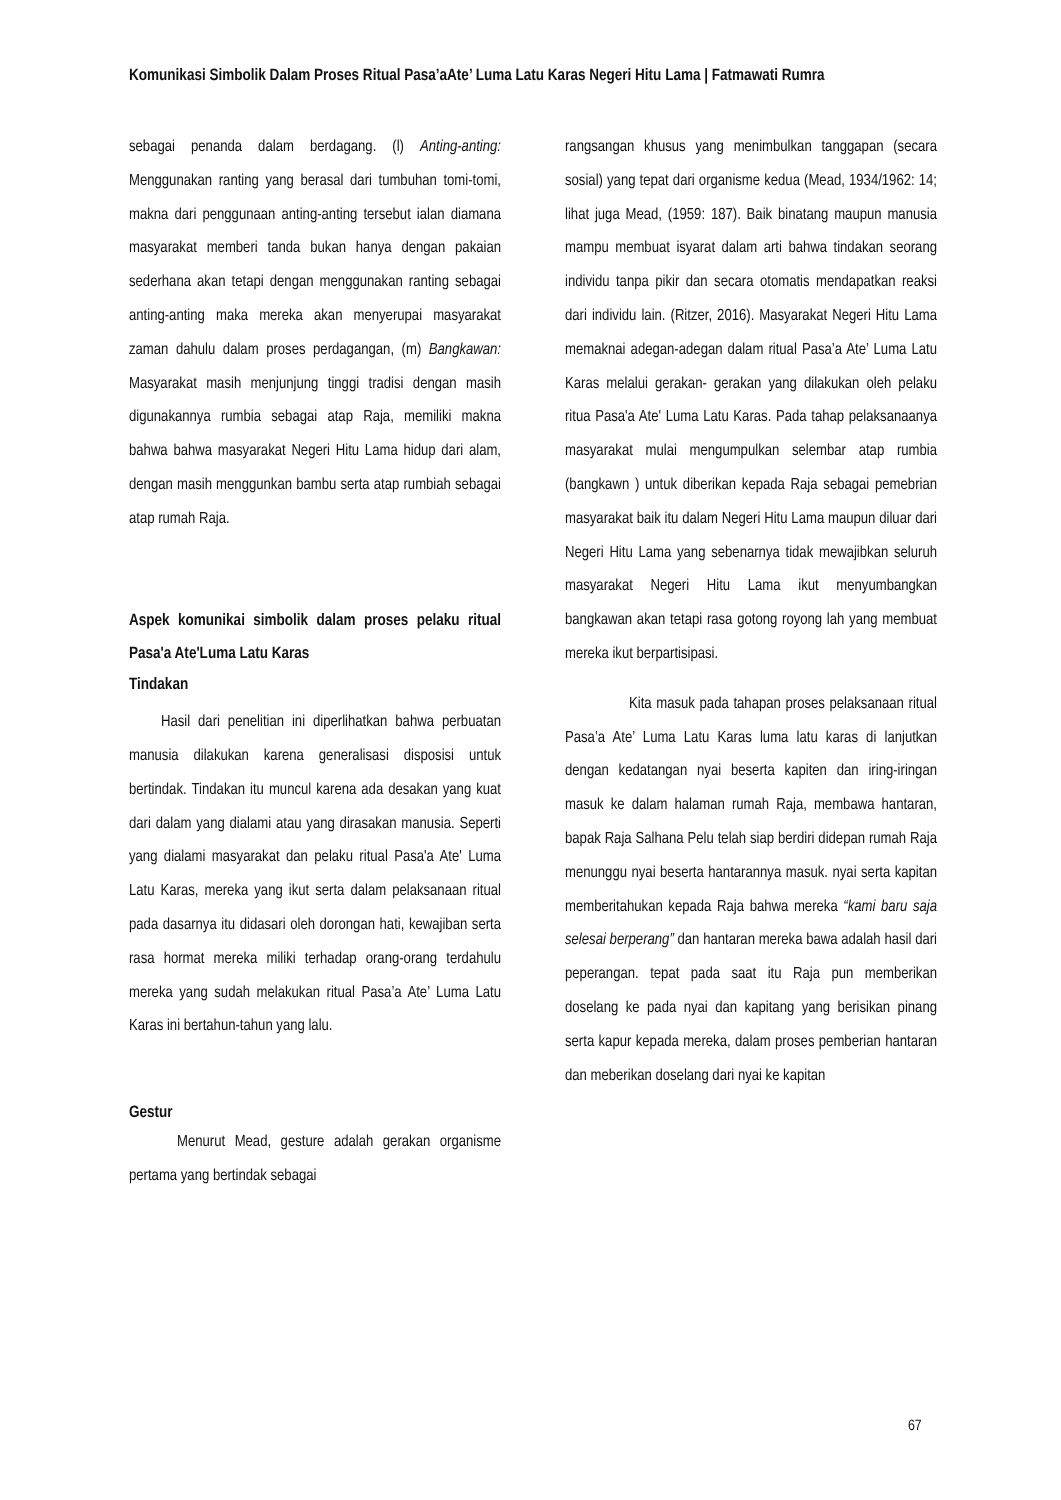Komunikasi Simbolik Dalam Proses Ritual Pasa’aAte’ Luma Latu Karas Negeri Hitu Lama | Fatmawati Rumra
sebagai penanda dalam berdagang. (l) Anting-anting: Menggunakan ranting yang berasal dari tumbuhan tomi-tomi, makna dari penggunaan anting-anting tersebut ialan diamana masyarakat memberi tanda bukan hanya dengan pakaian sederhana akan tetapi dengan menggunakan ranting sebagai anting-anting maka mereka akan menyerupai masyarakat zaman dahulu dalam proses perdagangan, (m) Bangkawan: Masyarakat masih menjunjung tinggi tradisi dengan masih digunakannya rumbia sebagai atap Raja, memiliki makna bahwa bahwa masyarakat Negeri Hitu Lama hidup dari alam, dengan masih menggunkan bambu serta atap rumbiah sebagai atap rumah Raja.
Aspek komunikai simbolik dalam proses pelaku ritual Pasa'a Ate'Luma Latu Karas
Tindakan
Hasil dari penelitian ini diperlihatkan bahwa perbuatan manusia dilakukan karena generalisasi disposisi untuk bertindak. Tindakan itu muncul karena ada desakan yang kuat dari dalam yang dialami atau yang dirasakan manusia. Seperti yang dialami masyarakat dan pelaku ritual Pasa'a Ate' Luma Latu Karas, mereka yang ikut serta dalam pelaksanaan ritual pada dasarnya itu didasari oleh dorongan hati, kewajiban serta rasa hormat mereka miliki terhadap orang-orang terdahulu mereka yang sudah melakukan ritual Pasa’a Ate’ Luma Latu Karas ini bertahun-tahun yang lalu.
Gestur
Menurut Mead, gesture adalah gerakan organisme pertama yang bertindak sebagai
rangsangan khusus yang menimbulkan tanggapan (secara sosial) yang tepat dari organisme kedua (Mead, 1934/1962: 14; lihat juga Mead, (1959: 187). Baik binatang maupun manusia mampu membuat isyarat dalam arti bahwa tindakan seorang individu tanpa pikir dan secara otomatis mendapatkan reaksi dari individu lain. (Ritzer, 2016). Masyarakat Negeri Hitu Lama memaknai adegan-adegan dalam ritual Pasa’a Ate’ Luma Latu Karas melalui gerakan- gerakan yang dilakukan oleh pelaku ritua Pasa'a Ate' Luma Latu Karas. Pada tahap pelaksanaanya masyarakat mulai mengumpulkan selembar atap rumbia (bangkawn ) untuk diberikan kepada Raja sebagai pemebrian masyarakat baik itu dalam Negeri Hitu Lama maupun diluar dari Negeri Hitu Lama yang sebenarnya tidak mewajibkan seluruh masyarakat Negeri Hitu Lama ikut menyumbangkan bangkawan akan tetapi rasa gotong royong lah yang membuat mereka ikut berpartisipasi.
Kita masuk pada tahapan proses pelaksanaan ritual Pasa’a Ate’ Luma Latu Karas luma latu karas di lanjutkan dengan kedatangan nyai beserta kapiten dan iring-iringan masuk ke dalam halaman rumah Raja, membawa hantaran, bapak Raja Salhana Pelu telah siap berdiri didepan rumah Raja menunggu nyai beserta hantarannya masuk. nyai serta kapitan memberitahukan kepada Raja bahwa mereka “kami baru saja selesai berperang” dan hantaran mereka bawa adalah hasil dari peperangan. tepat pada saat itu Raja pun memberikan doselang ke pada nyai dan kapitang yang berisikan pinang serta kapur kepada mereka, dalam proses pemberian hantaran dan meberikan doselang dari nyai ke kapitan
67